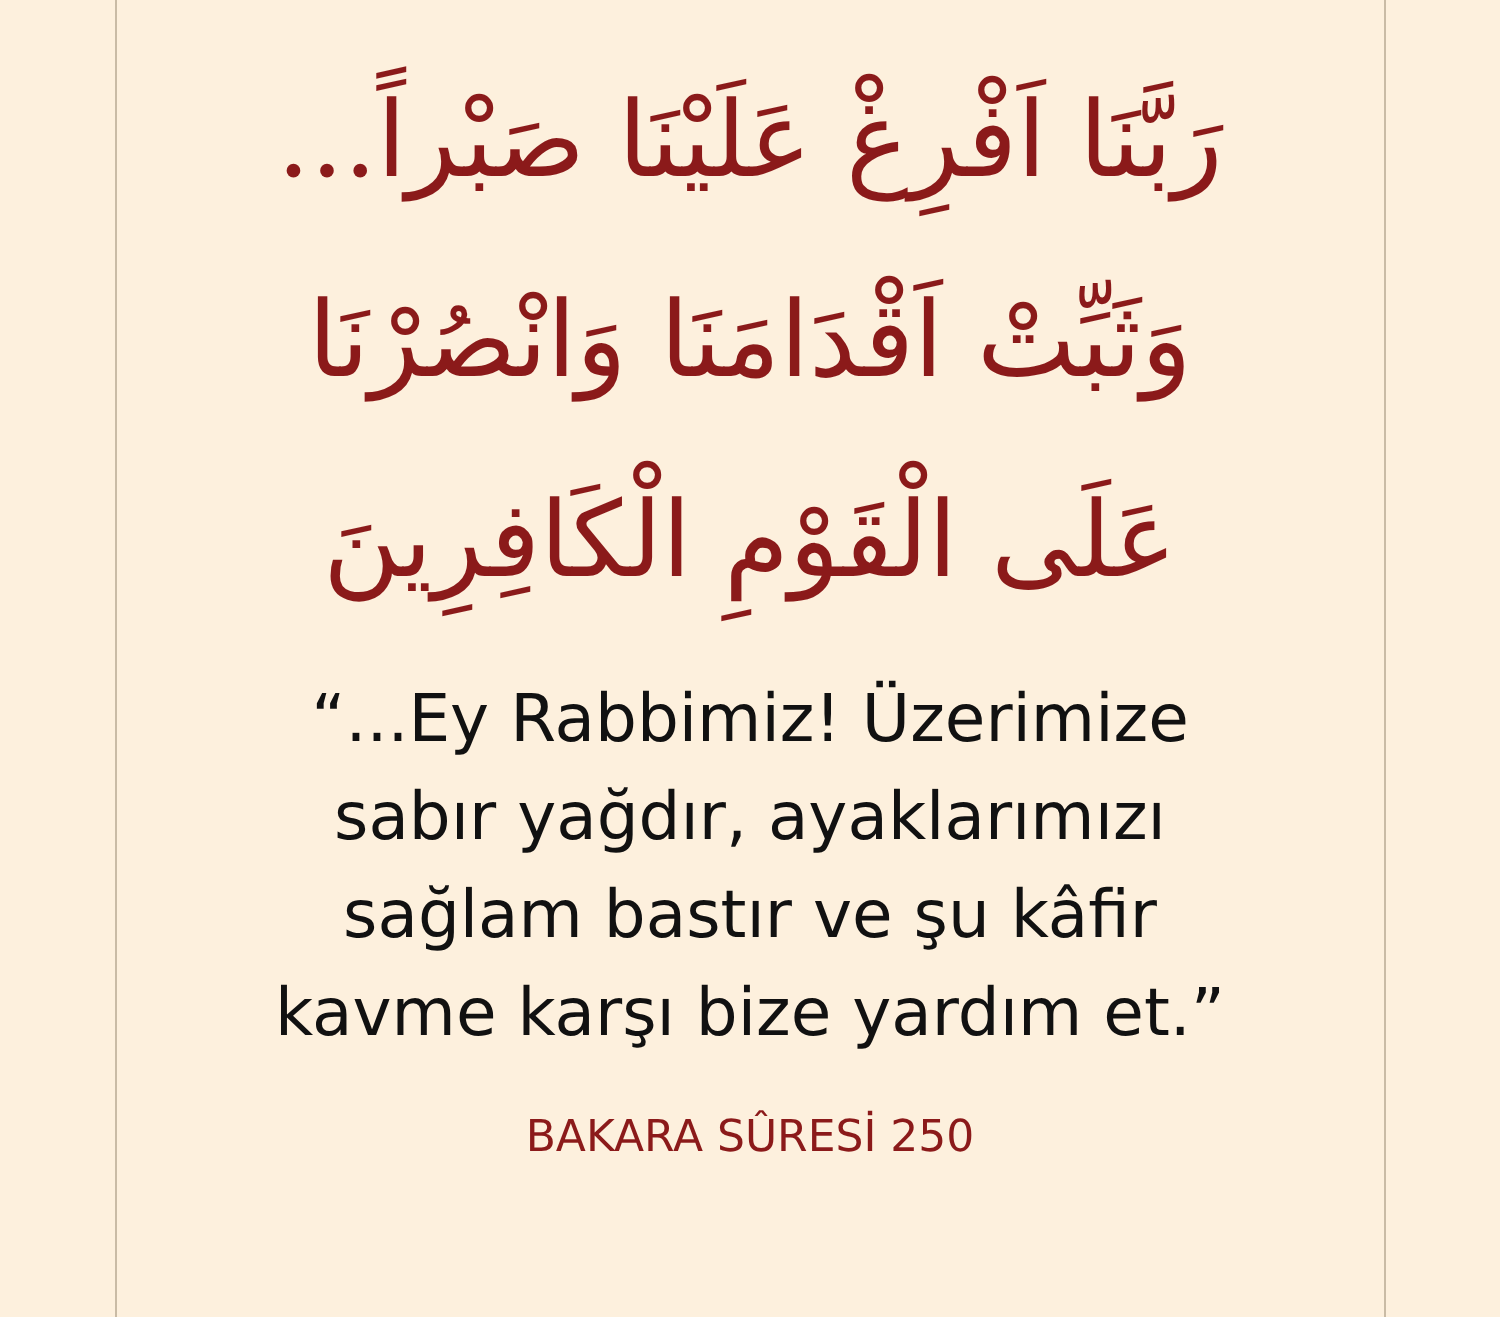رَبَّنَا اَفْرِغْ عَلَيْنَا صَبْراً...
وَثَبِّتْ اَقْدَامَنَا وَانْصُرْنَا
عَلَى الْقَوْمِ الْكَافِرِينَ
“...Ey Rabbimiz! Üzerimize
sabır yağdır, ayaklarımızı
sağlam bastır ve şu kâfir
kavme karşı bize yardım et.”
BAKARA SÛRESİ 250